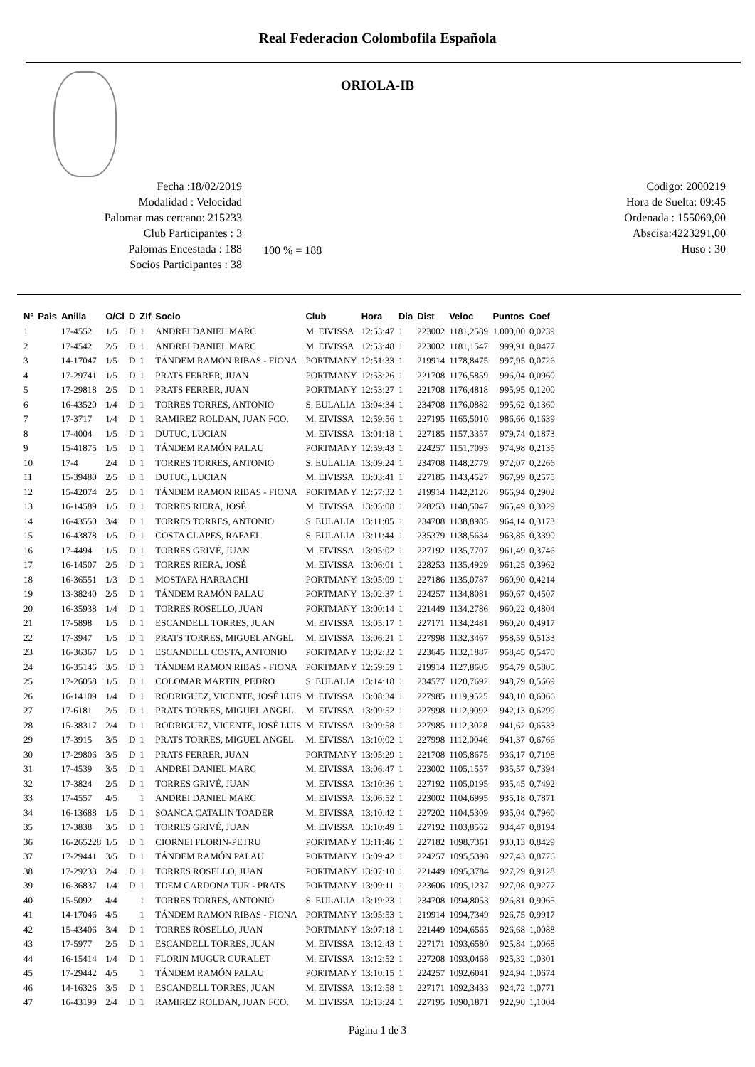Real Federacion Colombofila Española
ORIOLA-IB
Fecha :18/02/2019
Modalidad : Velocidad
Palomar mas cercano: 215233
Club Participantes : 3
Palomas Encestada : 188
Socios Participantes : 38
100 % = 188
Codigo: 2000219
Hora de Suelta: 09:45
Ordenada : 155069,00
Abscisa:4223291,00
Huso : 30
| Nº | Pais | Anilla | O/Cl | D | ZIf | Socio | Club | Hora | Dia | Dist | Veloc | Puntos | Coef |
| --- | --- | --- | --- | --- | --- | --- | --- | --- | --- | --- | --- | --- | --- |
| 1 | | 17-4552 | 1/5 | D | 1 | ANDREI DANIEL MARC | M. EIVISSA | 12:53:47 | 1 | 223002 | 1181,2589 | 1.000,00 | 0,0239 |
| 2 | | 17-4542 | 2/5 | D | 1 | ANDREI DANIEL MARC | M. EIVISSA | 12:53:48 | 1 | 223002 | 1181,1547 | 999,91 | 0,0477 |
| 3 | | 14-17047 | 1/5 | D | 1 | TÁNDEM RAMON RIBAS - FIONA | PORTMANY | 12:51:33 | 1 | 219914 | 1178,8475 | 997,95 | 0,0726 |
| 4 | | 17-29741 | 1/5 | D | 1 | PRATS FERRER, JUAN | PORTMANY | 12:53:26 | 1 | 221708 | 1176,5859 | 996,04 | 0,0960 |
| 5 | | 17-29818 | 2/5 | D | 1 | PRATS FERRER, JUAN | PORTMANY | 12:53:27 | 1 | 221708 | 1176,4818 | 995,95 | 0,1200 |
| 6 | | 16-43520 | 1/4 | D | 1 | TORRES TORRES, ANTONIO | S. EULALIA | 13:04:34 | 1 | 234708 | 1176,0882 | 995,62 | 0,1360 |
| 7 | | 17-3717 | 1/4 | D | 1 | RAMIREZ ROLDAN, JUAN FCO. | M. EIVISSA | 12:59:56 | 1 | 227195 | 1165,5010 | 986,66 | 0,1639 |
| 8 | | 17-4004 | 1/5 | D | 1 | DUTUC, LUCIAN | M. EIVISSA | 13:01:18 | 1 | 227185 | 1157,3357 | 979,74 | 0,1873 |
| 9 | | 15-41875 | 1/5 | D | 1 | TÁNDEM RAMÓN PALAU | PORTMANY | 12:59:43 | 1 | 224257 | 1151,7093 | 974,98 | 0,2135 |
| 10 | | 17-4 | 2/4 | D | 1 | TORRES TORRES, ANTONIO | S. EULALIA | 13:09:24 | 1 | 234708 | 1148,2779 | 972,07 | 0,2266 |
| 11 | | 15-39480 | 2/5 | D | 1 | DUTUC, LUCIAN | M. EIVISSA | 13:03:41 | 1 | 227185 | 1143,4527 | 967,99 | 0,2575 |
| 12 | | 15-42074 | 2/5 | D | 1 | TÁNDEM RAMON RIBAS - FIONA | PORTMANY | 12:57:32 | 1 | 219914 | 1142,2126 | 966,94 | 0,2902 |
| 13 | | 16-14589 | 1/5 | D | 1 | TORRES RIERA, JOSÉ | M. EIVISSA | 13:05:08 | 1 | 228253 | 1140,5047 | 965,49 | 0,3029 |
| 14 | | 16-43550 | 3/4 | D | 1 | TORRES TORRES, ANTONIO | S. EULALIA | 13:11:05 | 1 | 234708 | 1138,8985 | 964,14 | 0,3173 |
| 15 | | 16-43878 | 1/5 | D | 1 | COSTA CLAPES, RAFAEL | S. EULALIA | 13:11:44 | 1 | 235379 | 1138,5634 | 963,85 | 0,3390 |
| 16 | | 17-4494 | 1/5 | D | 1 | TORRES GRIVÉ, JUAN | M. EIVISSA | 13:05:02 | 1 | 227192 | 1135,7707 | 961,49 | 0,3746 |
| 17 | | 16-14507 | 2/5 | D | 1 | TORRES RIERA, JOSÉ | M. EIVISSA | 13:06:01 | 1 | 228253 | 1135,4929 | 961,25 | 0,3962 |
| 18 | | 16-36551 | 1/3 | D | 1 | MOSTAFA HARRACHI | PORTMANY | 13:05:09 | 1 | 227186 | 1135,0787 | 960,90 | 0,4214 |
| 19 | | 13-38240 | 2/5 | D | 1 | TÁNDEM RAMÓN PALAU | PORTMANY | 13:02:37 | 1 | 224257 | 1134,8081 | 960,67 | 0,4507 |
| 20 | | 16-35938 | 1/4 | D | 1 | TORRES ROSELLO, JUAN | PORTMANY | 13:00:14 | 1 | 221449 | 1134,2786 | 960,22 | 0,4804 |
| 21 | | 17-5898 | 1/5 | D | 1 | ESCANDELL TORRES, JUAN | M. EIVISSA | 13:05:17 | 1 | 227171 | 1134,2481 | 960,20 | 0,4917 |
| 22 | | 17-3947 | 1/5 | D | 1 | PRATS TORRES, MIGUEL ANGEL | M. EIVISSA | 13:06:21 | 1 | 227998 | 1132,3467 | 958,59 | 0,5133 |
| 23 | | 16-36367 | 1/5 | D | 1 | ESCANDELL COSTA, ANTONIO | PORTMANY | 13:02:32 | 1 | 223645 | 1132,1887 | 958,45 | 0,5470 |
| 24 | | 16-35146 | 3/5 | D | 1 | TÁNDEM RAMON RIBAS - FIONA | PORTMANY | 12:59:59 | 1 | 219914 | 1127,8605 | 954,79 | 0,5805 |
| 25 | | 17-26058 | 1/5 | D | 1 | COLOMAR MARTIN, PEDRO | S. EULALIA | 13:14:18 | 1 | 234577 | 1120,7692 | 948,79 | 0,5669 |
| 26 | | 16-14109 | 1/4 | D | 1 | RODRIGUEZ, VICENTE, JOSÉ LUIS | M. EIVISSA | 13:08:34 | 1 | 227985 | 1119,9525 | 948,10 | 0,6066 |
| 27 | | 17-6181 | 2/5 | D | 1 | PRATS TORRES, MIGUEL ANGEL | M. EIVISSA | 13:09:52 | 1 | 227998 | 1112,9092 | 942,13 | 0,6299 |
| 28 | | 15-38317 | 2/4 | D | 1 | RODRIGUEZ, VICENTE, JOSÉ LUIS | M. EIVISSA | 13:09:58 | 1 | 227985 | 1112,3028 | 941,62 | 0,6533 |
| 29 | | 17-3915 | 3/5 | D | 1 | PRATS TORRES, MIGUEL ANGEL | M. EIVISSA | 13:10:02 | 1 | 227998 | 1112,0046 | 941,37 | 0,6766 |
| 30 | | 17-29806 | 3/5 | D | 1 | PRATS FERRER, JUAN | PORTMANY | 13:05:29 | 1 | 221708 | 1105,8675 | 936,17 | 0,7198 |
| 31 | | 17-4539 | 3/5 | D | 1 | ANDREI DANIEL MARC | M. EIVISSA | 13:06:47 | 1 | 223002 | 1105,1557 | 935,57 | 0,7394 |
| 32 | | 17-3824 | 2/5 | D | 1 | TORRES GRIVÉ, JUAN | M. EIVISSA | 13:10:36 | 1 | 227192 | 1105,0195 | 935,45 | 0,7492 |
| 33 | | 17-4557 | 4/5 | | 1 | ANDREI DANIEL MARC | M. EIVISSA | 13:06:52 | 1 | 223002 | 1104,6995 | 935,18 | 0,7871 |
| 34 | | 16-13688 | 1/5 | D | 1 | SOANCA CATALIN TOADER | M. EIVISSA | 13:10:42 | 1 | 227202 | 1104,5309 | 935,04 | 0,7960 |
| 35 | | 17-3838 | 3/5 | D | 1 | TORRES GRIVÉ, JUAN | M. EIVISSA | 13:10:49 | 1 | 227192 | 1103,8562 | 934,47 | 0,8194 |
| 36 | | 16-265228 | 1/5 | D | 1 | CIORNEI FLORIN-PETRU | PORTMANY | 13:11:46 | 1 | 227182 | 1098,7361 | 930,13 | 0,8429 |
| 37 | | 17-29441 | 3/5 | D | 1 | TÁNDEM RAMÓN PALAU | PORTMANY | 13:09:42 | 1 | 224257 | 1095,5398 | 927,43 | 0,8776 |
| 38 | | 17-29233 | 2/4 | D | 1 | TORRES ROSELLO, JUAN | PORTMANY | 13:07:10 | 1 | 221449 | 1095,3784 | 927,29 | 0,9128 |
| 39 | | 16-36837 | 1/4 | D | 1 | TDEM CARDONA TUR - PRATS | PORTMANY | 13:09:11 | 1 | 223606 | 1095,1237 | 927,08 | 0,9277 |
| 40 | | 15-5092 | 4/4 | | 1 | TORRES TORRES, ANTONIO | S. EULALIA | 13:19:23 | 1 | 234708 | 1094,8053 | 926,81 | 0,9065 |
| 41 | | 14-17046 | 4/5 | | 1 | TÁNDEM RAMON RIBAS - FIONA | PORTMANY | 13:05:53 | 1 | 219914 | 1094,7349 | 926,75 | 0,9917 |
| 42 | | 15-43406 | 3/4 | D | 1 | TORRES ROSELLO, JUAN | PORTMANY | 13:07:18 | 1 | 221449 | 1094,6565 | 926,68 | 1,0088 |
| 43 | | 17-5977 | 2/5 | D | 1 | ESCANDELL TORRES, JUAN | M. EIVISSA | 13:12:43 | 1 | 227171 | 1093,6580 | 925,84 | 1,0068 |
| 44 | | 16-15414 | 1/4 | D | 1 | FLORIN MUGUR CURALET | M. EIVISSA | 13:12:52 | 1 | 227208 | 1093,0468 | 925,32 | 1,0301 |
| 45 | | 17-29442 | 4/5 | | 1 | TÁNDEM RAMÓN PALAU | PORTMANY | 13:10:15 | 1 | 224257 | 1092,6041 | 924,94 | 1,0674 |
| 46 | | 14-16326 | 3/5 | D | 1 | ESCANDELL TORRES, JUAN | M. EIVISSA | 13:12:58 | 1 | 227171 | 1092,3433 | 924,72 | 1,0771 |
| 47 | | 16-43199 | 2/4 | D | 1 | RAMIREZ ROLDAN, JUAN FCO. | M. EIVISSA | 13:13:24 | 1 | 227195 | 1090,1871 | 922,90 | 1,1004 |
Página 1 de 3